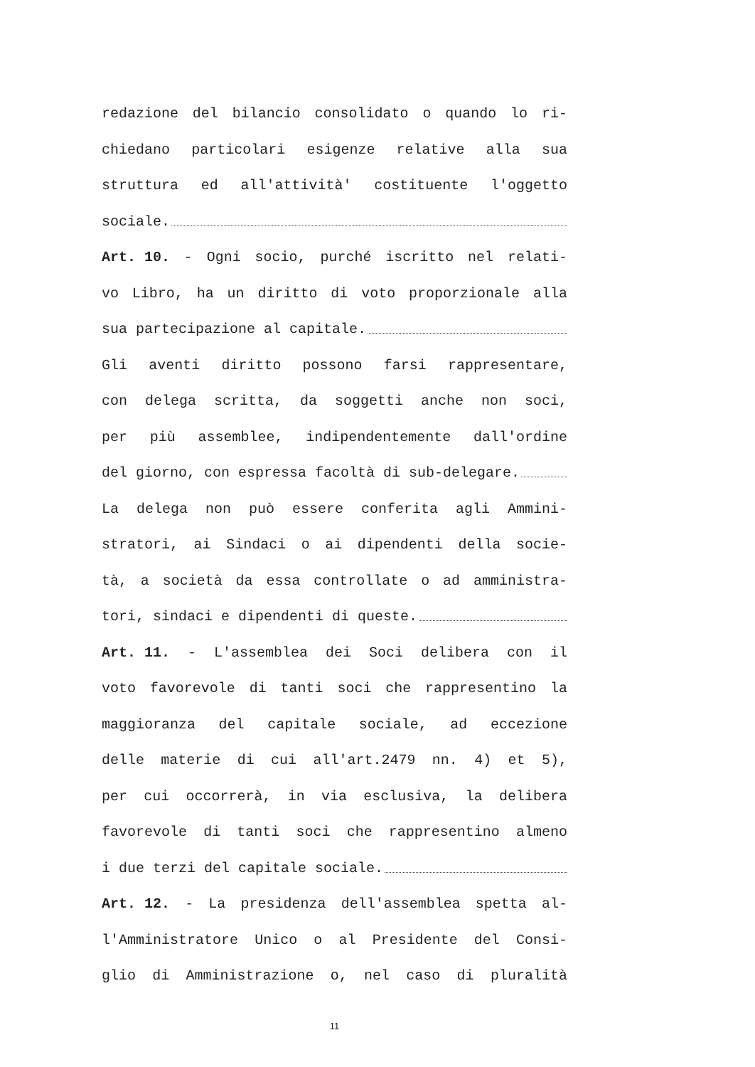redazione del bilancio consolidato o quando lo ri-
chiedano particolari esigenze relative alla sua
struttura ed all'attività' costituente l'oggetto
sociale.
Art. 10. - Ogni socio, purché iscritto nel relati-
vo Libro, ha un diritto di voto proporzionale alla
sua partecipazione al capitale.
Gli aventi diritto possono farsi rappresentare,
con delega scritta, da soggetti anche non soci,
per più assemblee, indipendentemente dall'ordine
del giorno, con espressa facoltà di sub-delegare.
La delega non può essere conferita agli Ammini-
stratori, ai Sindaci o ai dipendenti della socie-
tà, a società da essa controllate o ad amministra-
tori, sindaci e dipendenti di queste.
Art. 11. - L'assemblea dei Soci delibera con il
voto favorevole di tanti soci che rappresentino la
maggioranza del capitale sociale, ad eccezione
delle materie di cui all'art.2479 nn. 4) et 5),
per cui occorrerà, in via esclusiva, la delibera
favorevole di tanti soci che rappresentino almeno
i due terzi del capitale sociale.
Art. 12. - La presidenza dell'assemblea spetta al-
l'Amministratore Unico o al Presidente del Consi-
glio di Amministrazione o, nel caso di pluralità
11